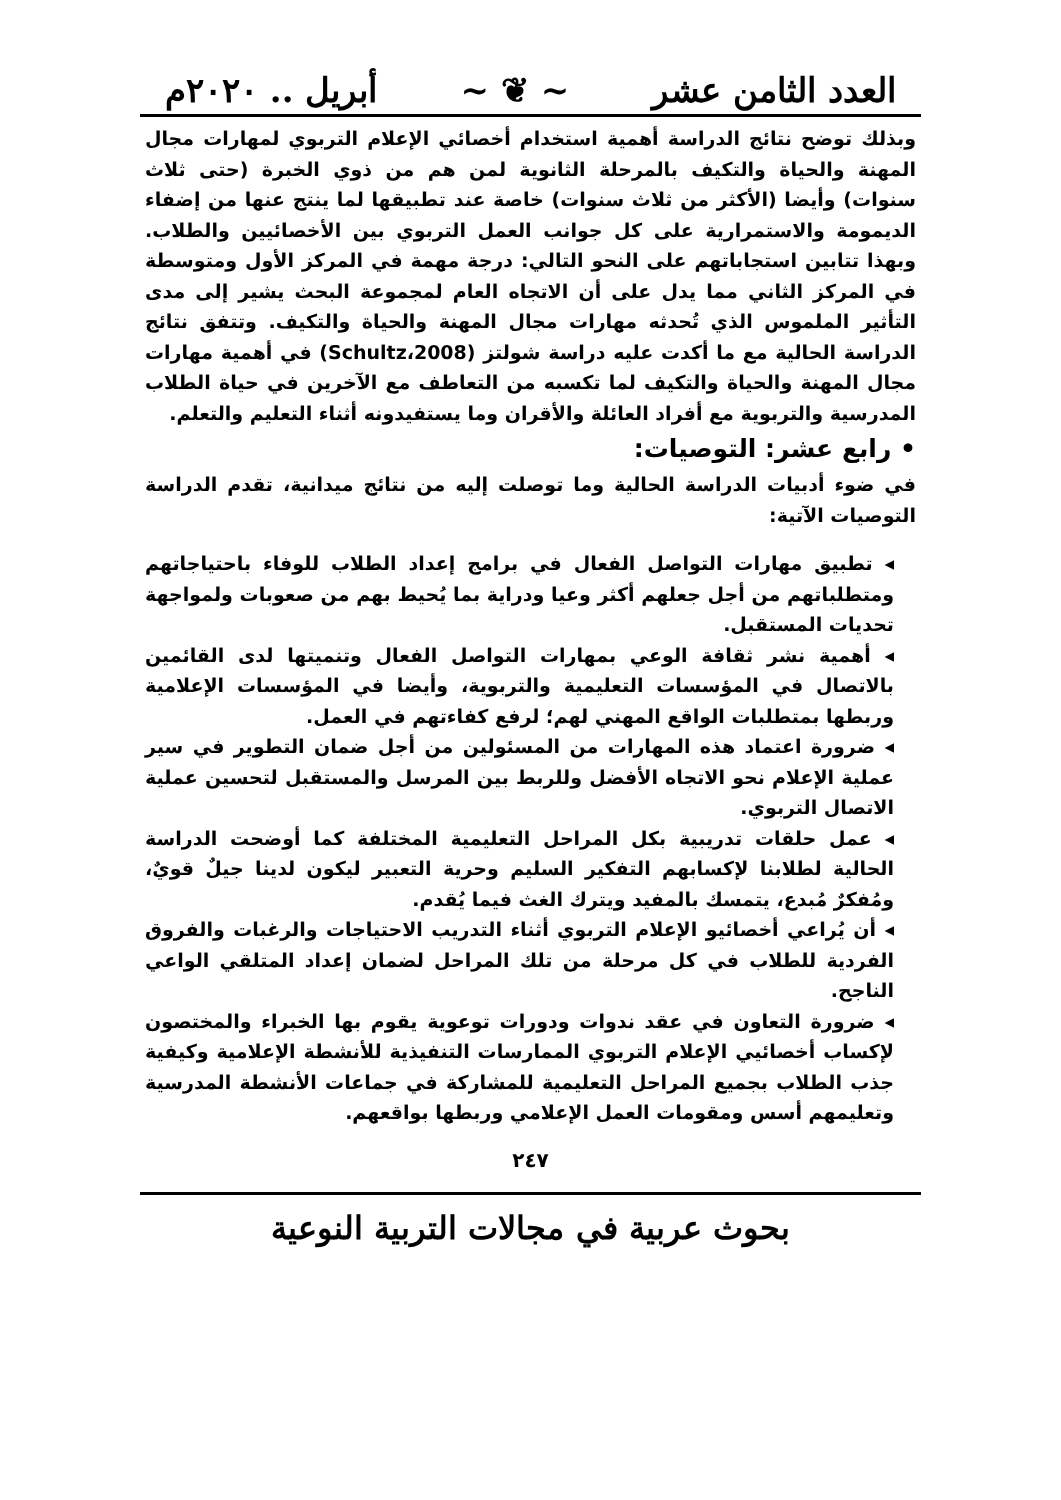العدد الثامن عشر ~ ❦ ~ أبريل .. ٢٠٢٠م
وبذلك توضح نتائج الدراسة أهمية استخدام أخصائي الإعلام التربوي لمهارات مجال المهنة والحياة والتكيف بالمرحلة الثانوية لمن هم من ذوي الخبرة (حتى ثلاث سنوات) وأيضا (الأكثر من ثلاث سنوات) خاصة عند تطبيقها لما ينتج عنها من إضفاء الديمومة والاستمرارية على كل جوانب العمل التربوي بين الأخصائيين والطلاب. وبهذا تتابين استجاباتهم على النحو التالي: درجة مهمة في المركز الأول ومتوسطة في المركز الثاني مما يدل على أن الاتجاه العام لمجموعة البحث يشير إلى مدى التأثير الملموس الذي تُحدثه مهارات مجال المهنة والحياة والتكيف. وتتفق نتائج الدراسة الحالية مع ما أكدت عليه دراسة شولتز (Schultz،2008) في أهمية مهارات مجال المهنة والحياة والتكيف لما تكسبه من التعاطف مع الآخرين في حياة الطلاب المدرسية والتربوية مع أفراد العائلة والأقران وما يستفيدونه أثناء التعليم والتعلم.
• رابع عشر: التوصيات:
في ضوء أدبيات الدراسة الحالية وما توصلت إليه من نتائج ميدانية، تقدم الدراسة التوصيات الآتية:
◂ تطبيق مهارات التواصل الفعال في برامج إعداد الطلاب للوفاء باحتياجاتهم ومتطلباتهم من أجل جعلهم أكثر وعيا ودراية بما يُحيط بهم من صعوبات ولمواجهة تحديات المستقبل.
◂ أهمية نشر ثقافة الوعي بمهارات التواصل الفعال وتنميتها لدى القائمين بالاتصال في المؤسسات التعليمية والتربوية، وأيضا في المؤسسات الإعلامية وربطها بمتطلبات الواقع المهني لهم؛ لرفع كفاءتهم في العمل.
◂ ضرورة اعتماد هذه المهارات من المسئولين من أجل ضمان التطوير في سير عملية الإعلام نحو الاتجاه الأفضل وللربط بين المرسل والمستقبل لتحسين عملية الاتصال التربوي.
◂ عمل حلقات تدريبية بكل المراحل التعليمية المختلفة كما أوضحت الدراسة الحالية لطلابنا لإكسابهم التفكير السليم وحرية التعبير ليكون لدينا جيلٌ قويٌ، ومُفكرٌ مُبدع، يتمسك بالمفيد ويترك الغث فيما يُقدم.
◂ أن يُراعي أخصائيو الإعلام التربوي أثناء التدريب الاحتياجات والرغبات والفروق الفردية للطلاب في كل مرحلة من تلك المراحل لضمان إعداد المتلقي الواعي الناجح.
◂ ضرورة التعاون في عقد ندوات ودورات توعوية يقوم بها الخبراء والمختصون لإكساب أخصائيي الإعلام التربوي الممارسات التنفيذية للأنشطة الإعلامية وكيفية جذب الطلاب بجميع المراحل التعليمية للمشاركة في جماعات الأنشطة المدرسية وتعليمهم أسس ومقومات العمل الإعلامي وربطها بواقعهم.
٢٤٧
بحوث عربية في مجالات التربية النوعية